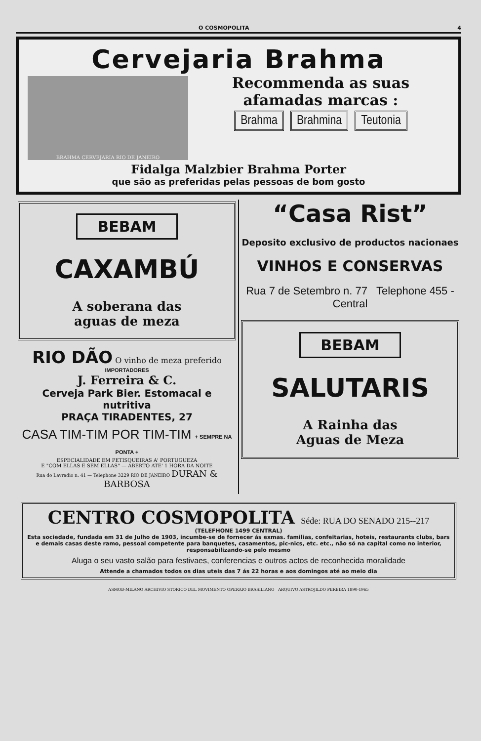O COSMOPOLITA 4
Cervejaria Brahma
BRAHMA CERVEJARIA RIO DE JANEIRO
Recommenda as suas afamadas marcas :
Brahma Brahmina Teutonia
Fidalga Malzbier Brahma Porter
que são as preferidas pelas pessoas de bom gosto
BEBAM
CAXAMBÚ
A soberana das
aguas de meza
RIO DÃO O vinho de meza preferido
IMPORTADORES
J. Ferreira & C.
Cerveja Park Bier. Estomacal e nutritiva
PRAÇA TIRADENTES, 27
CASA TIM-TIM POR TIM-TIM + SEMPRE NA PONTA +
ESPECIALIDADE EM PETISQUEIRAS A' PORTUGUEZA
E "COM ELLAS E SEM ELLAS" — ABERTO ATE' 1 HORA DA NOITE
Rua do Lavradio n. 41 — Telephone 3229 RIO DE JANEIRO DURAN & BARBOSA
“Casa Rist”
Deposito exclusivo de productos nacionaes
VINHOS E CONSERVAS
Rua 7 de Setembro n. 77 Telephone 455 - Central
BEBAM
SALUTARIS
A Rainha das
Aguas de Meza
CENTRO COSMOPOLITA Séde: RUA DO SENADO 215--217
(TELEFHONE 1499 CENTRAL)
Esta sociedade, fundada em 31 de Julho de 1903, incumbe-se de fornecer ás exmas. familias, confeitarias, hoteis, restaurants clubs, bars e demais casas deste ramo, pessoal competente para banquetes, casamentos, pic-nics, etc. etc., não só na capital como no interior, responsabilizando-se pelo mesmo
Aluga o seu vasto salão para festivaes, conferencias e outros actos de reconhecida moralidade
Attende a chamados todos os dias uteis das 7 ás 22 horas e aos domingos até ao meio dia
ASMOB-MILANO ARCHIVIO STORICO DEL MOVIMENTO OPERAIO BRASILIANO ARQUIVO ASTROJILDO PEREIRA 1890-1965